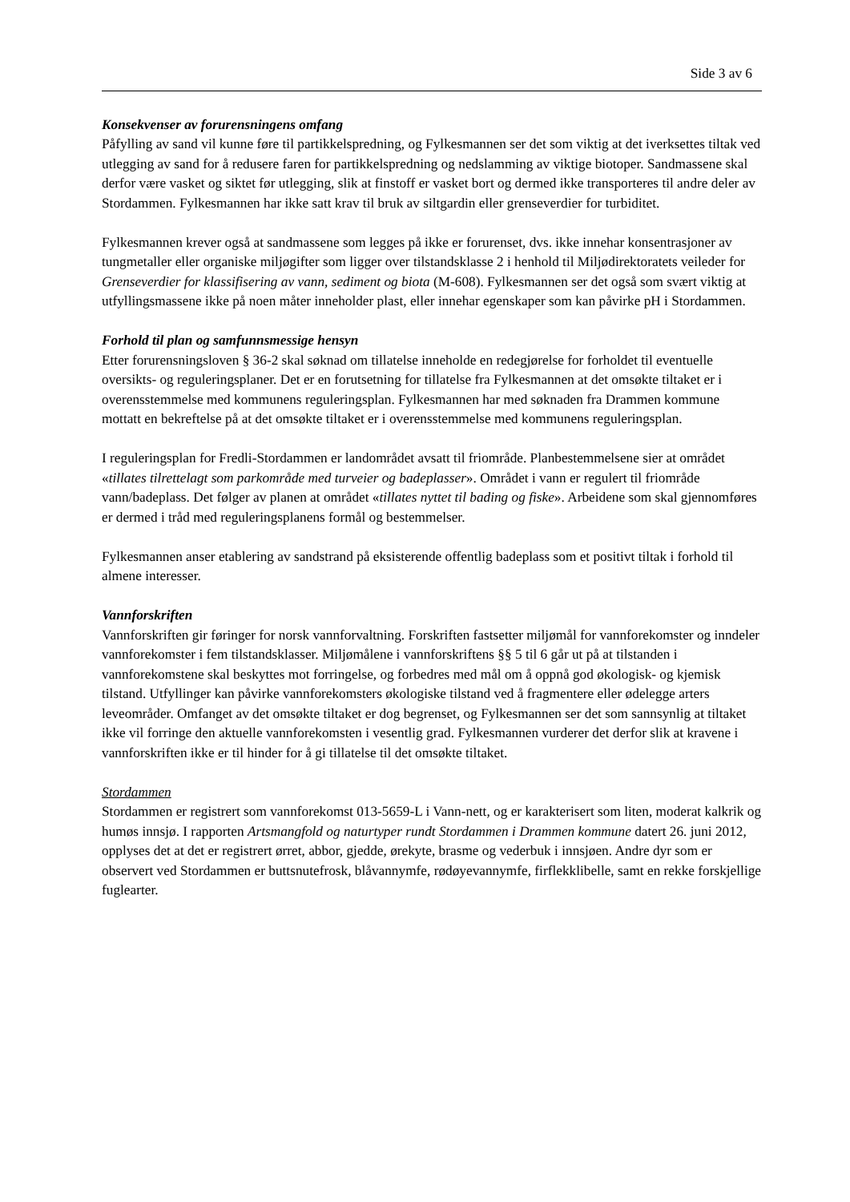Side 3 av 6
Konsekvenser av forurensningens omfang
Påfylling av sand vil kunne føre til partikkelspredning, og Fylkesmannen ser det som viktig at det iverksettes tiltak ved utlegging av sand for å redusere faren for partikkelspredning og nedslamming av viktige biotoper. Sandmassene skal derfor være vasket og siktet før utlegging, slik at finstoff er vasket bort og dermed ikke transporteres til andre deler av Stordammen. Fylkesmannen har ikke satt krav til bruk av siltgardin eller grenseverdier for turbiditet.
Fylkesmannen krever også at sandmassene som legges på ikke er forurenset, dvs. ikke innehar konsentrasjoner av tungmetaller eller organiske miljøgifter som ligger over tilstandsklasse 2 i henhold til Miljødirektoratets veileder for Grenseverdier for klassifisering av vann, sediment og biota (M-608). Fylkesmannen ser det også som svært viktig at utfyllingsmassene ikke på noen måter inneholder plast, eller innehar egenskaper som kan påvirke pH i Stordammen.
Forhold til plan og samfunnsmessige hensyn
Etter forurensningsloven § 36-2 skal søknad om tillatelse inneholde en redegjørelse for forholdet til eventuelle oversikts- og reguleringsplaner. Det er en forutsetning for tillatelse fra Fylkesmannen at det omsøkte tiltaket er i overensstemmelse med kommunens reguleringsplan. Fylkesmannen har med søknaden fra Drammen kommune mottatt en bekreftelse på at det omsøkte tiltaket er i overensstemmelse med kommunens reguleringsplan.
I reguleringsplan for Fredli-Stordammen er landområdet avsatt til friområde. Planbestemmelsene sier at området «tillates tilrettelagt som parkområde med turveier og badeplasser». Området i vann er regulert til friområde vann/badeplass. Det følger av planen at området «tillates nyttet til bading og fiske». Arbeidene som skal gjennomføres er dermed i tråd med reguleringsplanens formål og bestemmelser.
Fylkesmannen anser etablering av sandstrand på eksisterende offentlig badeplass som et positivt tiltak i forhold til almene interesser.
Vannforskriften
Vannforskriften gir føringer for norsk vannforvaltning. Forskriften fastsetter miljømål for vannforekomster og inndeler vannforekomster i fem tilstandsklasser. Miljømålene i vannforskriftens §§ 5 til 6 går ut på at tilstanden i vannforekomstene skal beskyttes mot forringelse, og forbedres med mål om å oppnå god økologisk- og kjemisk tilstand. Utfyllinger kan påvirke vannforekomsters økologiske tilstand ved å fragmentere eller ødelegge arters leveområder. Omfanget av det omsøkte tiltaket er dog begrenset, og Fylkesmannen ser det som sannsynlig at tiltaket ikke vil forringe den aktuelle vannforekomsten i vesentlig grad. Fylkesmannen vurderer det derfor slik at kravene i vannforskriften ikke er til hinder for å gi tillatelse til det omsøkte tiltaket.
Stordammen
Stordammen er registrert som vannforekomst 013-5659-L i Vann-nett, og er karakterisert som liten, moderat kalkrik og humøs innsjø. I rapporten Artsmangfold og naturtyper rundt Stordammen i Drammen kommune datert 26. juni 2012, opplyses det at det er registrert ørret, abbor, gjedde, ørekyte, brasme og vederbuk i innsjøen. Andre dyr som er observert ved Stordammen er buttsnutefrosk, blåvannymfe, rødøyevannymfe, firflekklibelle, samt en rekke forskjellige fuglearter.